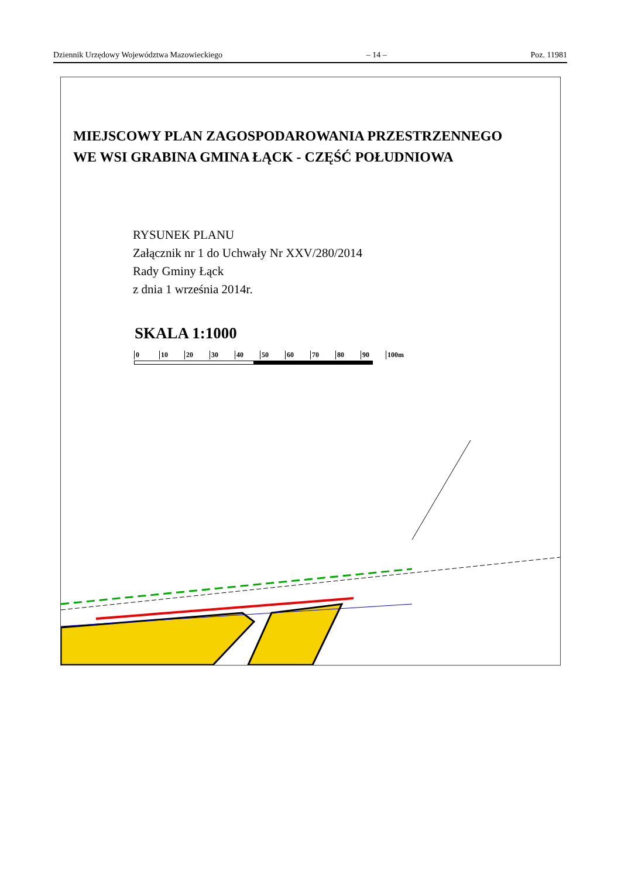Dziennik Urzędowy Województwa Mazowieckiego – 14 – Poz. 11981
MIEJSCOWY PLAN ZAGOSPODAROWANIA PRZESTRZENNEGO
WE WSI GRABINA GMINA ŁĄCK - CZĘŚĆ POŁUDNIOWA
RYSUNEK PLANU
Załącznik nr 1 do Uchwały Nr XXV/280/2014
Rady Gminy Łąck
z dnia 1 września 2014r.
SKALA 1:1000
0 10 20 30 40 50 60 70 80 90 100m